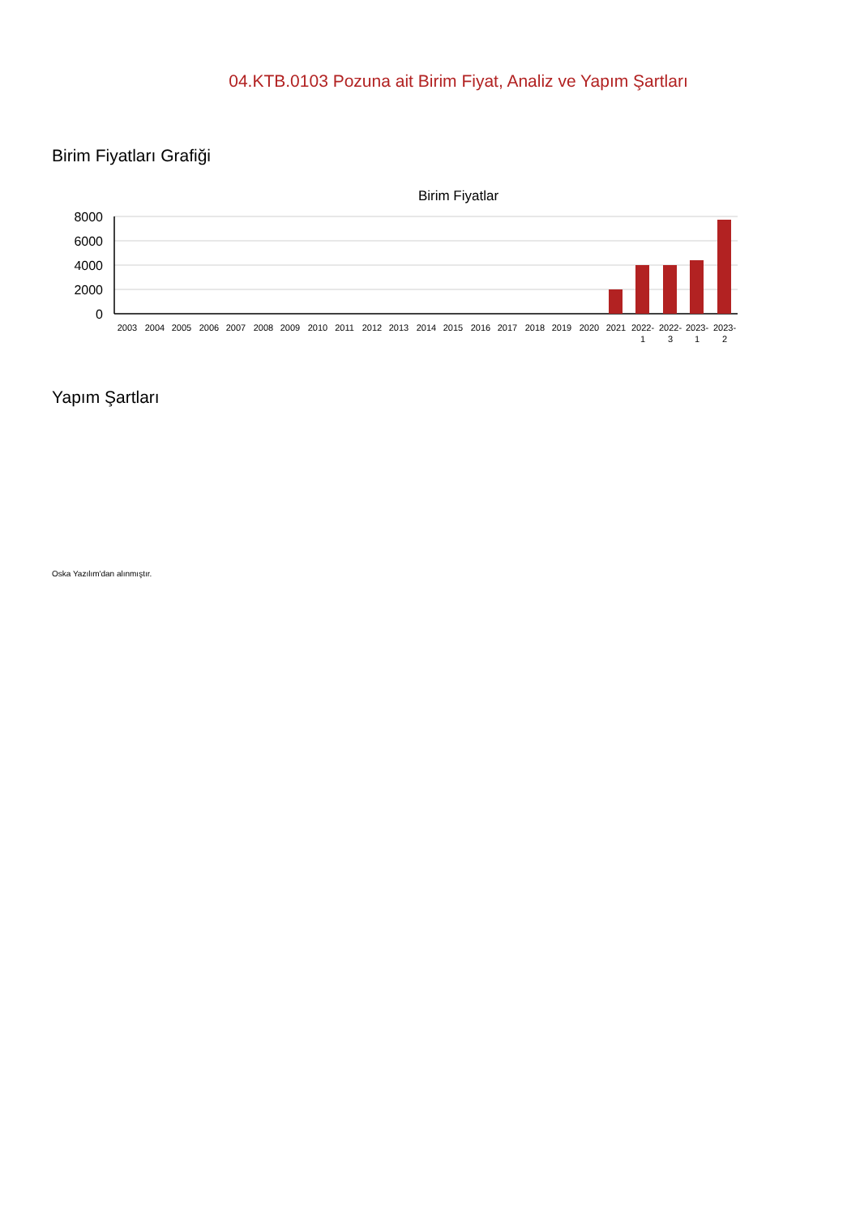04.KTB.0103 Pozuna ait Birim Fiyat, Analiz ve Yapım Şartları
Birim Fiyatları Grafiği
Birim Fiyatlar
8000
6000
4000
2000
0
2003
2004
2005
2006
2007
2008
2009
2010
2011
2012
2013
2014
2015
2016
2017
2018
2019
2020
2021
2022-
1
2022-
3
2023-
1
2023-
2
Yapım Şartları
Oska Yazılım'dan alınmıştır.